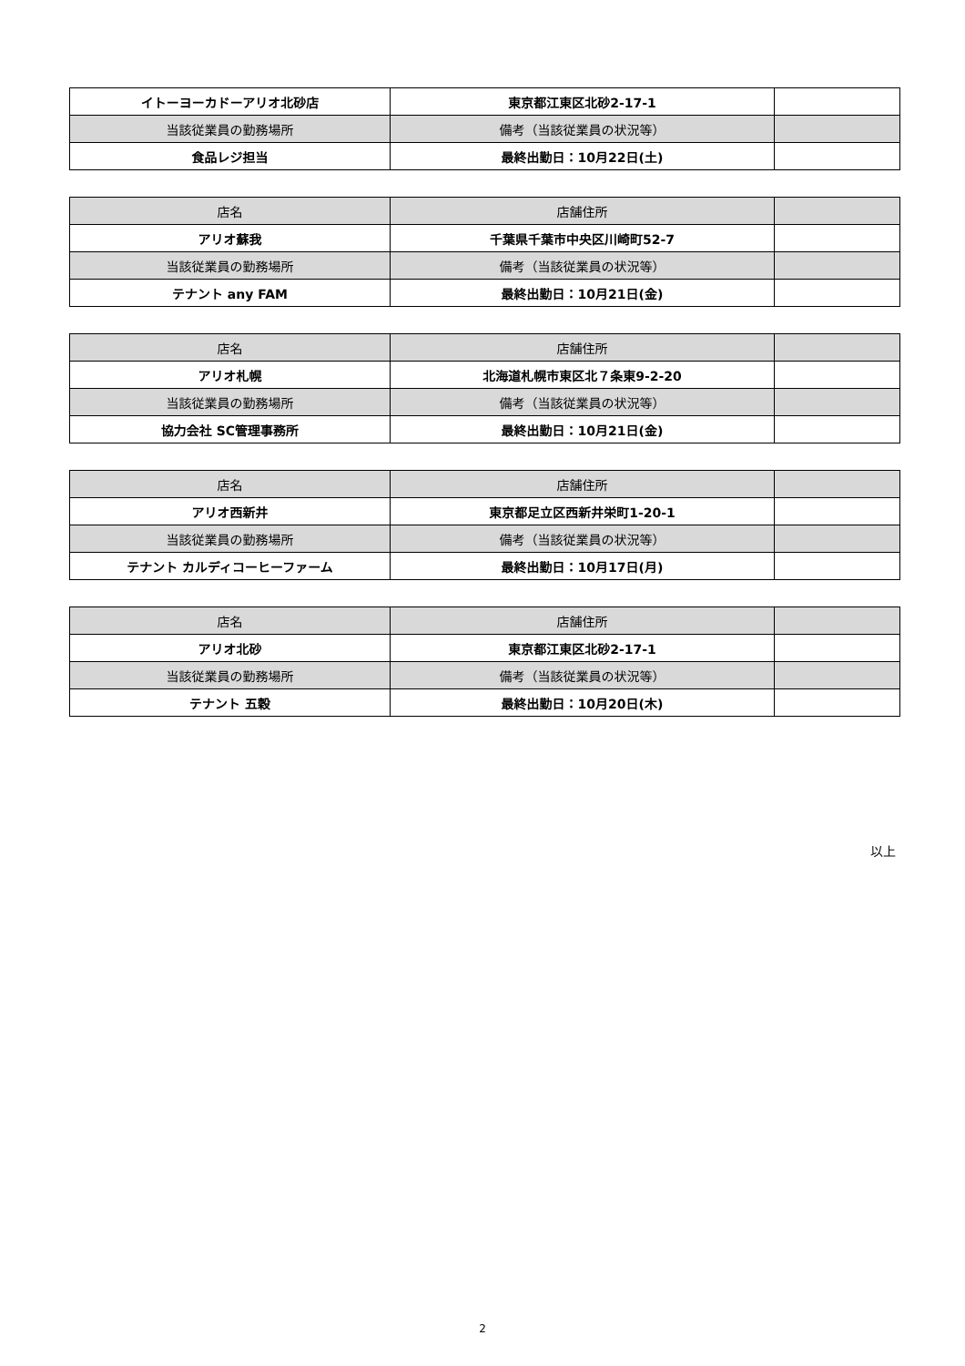| イトーヨーカドーアリオ北砂店 | 東京都江東区北砂2-17-1 | |
| 当該従業員の勤務場所 | 備考（当該従業員の状況等） | |
| 食品レジ担当 | 最終出勤日：10月22日(土) | |
| 店名 | 店舗住所 | |
| --- | --- | --- |
| アリオ蘇我 | 千葉県千葉市中央区川崎町52-7 | |
| 当該従業員の勤務場所 | 備考（当該従業員の状況等） | |
| テナント any FAM | 最終出勤日：10月21日(金) | |
| 店名 | 店舗住所 | |
| --- | --- | --- |
| アリオ札幌 | 北海道札幌市東区北７条東9-2-20 | |
| 当該従業員の勤務場所 | 備考（当該従業員の状況等） | |
| 協力会社 SC管理事務所 | 最終出勤日：10月21日(金) | |
| 店名 | 店舗住所 | |
| --- | --- | --- |
| アリオ西新井 | 東京都足立区西新井栄町1-20-1 | |
| 当該従業員の勤務場所 | 備考（当該従業員の状況等） | |
| テナント カルディコーヒーファーム | 最終出勤日：10月17日(月) | |
| 店名 | 店舗住所 | |
| --- | --- | --- |
| アリオ北砂 | 東京都江東区北砂2-17-1 | |
| 当該従業員の勤務場所 | 備考（当該従業員の状況等） | |
| テナント 五穀 | 最終出勤日：10月20日(木) | |
以上
2